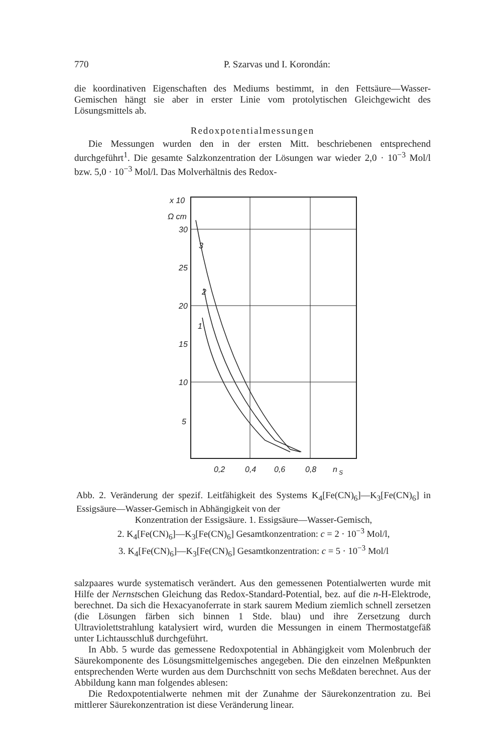770 P. Szarvas und I. Korondán:
die koordinativen Eigenschaften des Mediums bestimmt, in den Fettsäure—Wasser-Gemischen hängt sie aber in erster Linie vom protolytischen Gleichgewicht des Lösungsmittels ab.
Redoxpotentialmessungen
Die Messungen wurden den in der ersten Mitt. beschriebenen entsprechend durchgeführt<sup>1</sup>. Die gesamte Salzkonzentration der Lösungen war wieder 2,0 · 10<sup>−3</sup> Mol/l bzw. 5,0 · 10<sup>−3</sup> Mol/l. Das Molverhältnis des Redox-
x 10
Ω cm
30
25
20
15
10
5
3
2
1
0,2
0,4
0,6
0,8
n
S
Abb. 2. Veränderung der spezif. Leitfähigkeit des Systems K<sub>4</sub>[Fe(CN)<sub>6</sub>]—K<sub>3</sub>[Fe(CN)<sub>6</sub>] in Essigsäure—Wasser-Gemisch in Abhängigkeit von der
Konzentration der Essigsäure. 1. Essigsäure—Wasser-Gemisch,
2. K<sub>4</sub>[Fe(CN)<sub>6</sub>]—K<sub>3</sub>[Fe(CN)<sub>6</sub>] Gesamtkonzentration: c = 2 · 10<sup>−3</sup> Mol/l,
3. K<sub>4</sub>[Fe(CN)<sub>6</sub>]—K<sub>3</sub>[Fe(CN)<sub>6</sub>] Gesamtkonzentration: c = 5 · 10<sup>−3</sup> Mol/l
salzpaares wurde systematisch verändert. Aus den gemessenen Potentialwerten wurde mit Hilfe der Nernstschen Gleichung das Redox-Standard-Potential, bez. auf die n-H-Elektrode, berechnet. Da sich die Hexacyanoferrate in stark saurem Medium ziemlich schnell zersetzen (die Lösungen färben sich binnen 1 Stde. blau) und ihre Zersetzung durch Ultraviolettstrahlung katalysiert wird, wurden die Messungen in einem Thermostatgefäß unter Lichtausschluß durchgeführt.
In Abb. 5 wurde das gemessene Redoxpotential in Abhängigkeit vom Molenbruch der Säurekomponente des Lösungsmittelgemisches angegeben. Die den einzelnen Meßpunkten entsprechenden Werte wurden aus dem Durchschnitt von sechs Meßdaten berechnet. Aus der Abbildung kann man folgendes ablesen:
Die Redoxpotentialwerte nehmen mit der Zunahme der Säurekonzentration zu. Bei mittlerer Säurekonzentration ist diese Veränderung linear.